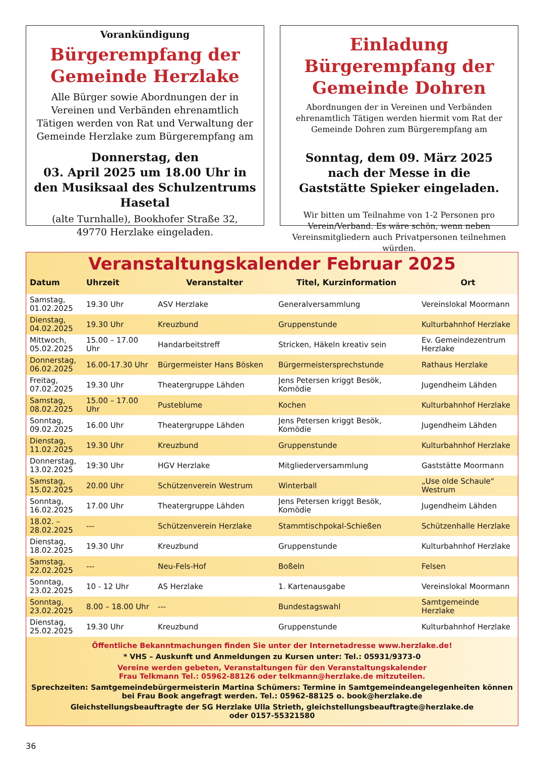Vorankündigung
Bürgerempfang der
Gemeinde Herzlake
Alle Bürger sowie Abordnungen der in Vereinen und Verbänden ehrenamtlich Tätigen werden von Rat und Verwaltung der Gemeinde Herzlake zum Bürgerempfang am
Donnerstag, den
03. April 2025 um 18.00 Uhr in den Musiksaal des Schulzentrums Hasetal
(alte Turnhalle), Bookhofer Straße 32,
49770 Herzlake eingeladen.
Einladung Bürgerempfang der Gemeinde Dohren
Abordnungen der in Vereinen und Verbänden ehrenamtlich Tätigen werden hiermit vom Rat der Gemeinde Dohren zum Bürgerempfang am
Sonntag, dem 09. März 2025
nach der Messe in die
Gaststätte Spieker eingeladen.
Wir bitten um Teilnahme von 1-2 Personen pro Verein/Verband. Es wäre schön, wenn neben Vereinsmitgliedern auch Privatpersonen teilnehmen würden.
Veranstaltungskalender Februar 2025
| Datum | Uhrzeit | Veranstalter | Titel, Kurzinformation | Ort |
| --- | --- | --- | --- | --- |
| Samstag, 01.02.2025 | 19.30 Uhr | ASV Herzlake | Generalversammlung | Vereinslokal Moormann |
| Dienstag, 04.02.2025 | 19.30 Uhr | Kreuzbund | Gruppenstunde | Kulturbahnhof Herzlake |
| Mittwoch, 05.02.2025 | 15.00 – 17.00 Uhr | Handarbeitstreff | Stricken, Häkeln kreativ sein | Ev. Gemeindezentrum Herzlake |
| Donnerstag, 06.02.2025 | 16.00-17.30 Uhr | Bürgermeister Hans Bösken | Bürgermeistersprechstunde | Rathaus Herzlake |
| Freitag, 07.02.2025 | 19.30 Uhr | Theatergruppe Lähden | Jens Petersen kriggt Besök, Komödie | Jugendheim Lähden |
| Samstag, 08.02.2025 | 15.00 – 17.00 Uhr | Pusteblume | Kochen | Kulturbahnhof Herzlake |
| Sonntag, 09.02.2025 | 16.00 Uhr | Theatergruppe Lähden | Jens Petersen kriggt Besök, Komödie | Jugendheim Lähden |
| Dienstag, 11.02.2025 | 19.30 Uhr | Kreuzbund | Gruppenstunde | Kulturbahnhof Herzlake |
| Donnerstag, 13.02.2025 | 19:30 Uhr | HGV Herzlake | Mitgliederversammlung | Gaststätte Moormann |
| Samstag, 15.02.2025 | 20.00 Uhr | Schützenverein Westrum | Winterball | „Use olde Schaule“ Westrum |
| Sonntag, 16.02.2025 | 17.00 Uhr | Theatergruppe Lähden | Jens Petersen kriggt Besök, Komödie | Jugendheim Lähden |
| 18.02. – 28.02.2025 | --- | Schützenverein Herzlake | Stammtischpokal-Schießen | Schützenhalle Herzlake |
| Dienstag, 18.02.2025 | 19.30 Uhr | Kreuzbund | Gruppenstunde | Kulturbahnhof Herzlake |
| Samstag, 22.02.2025 | --- | Neu-Fels-Hof | Boßeln | Felsen |
| Sonntag, 23.02.2025 | 10 - 12 Uhr | AS Herzlake | 1. Kartenausgabe | Vereinslokal Moormann |
| Sonntag, 23.02.2025 | 8.00 – 18.00 Uhr | --- | Bundestagswahl | Samtgemeinde Herzlake |
| Dienstag, 25.02.2025 | 19.30 Uhr | Kreuzbund | Gruppenstunde | Kulturbahnhof Herzlake |
Öffentliche Bekanntmachungen finden Sie unter der Internetadresse www.herzlake.de!
* VHS – Auskunft und Anmeldungen zu Kursen unter: Tel.: 05931/9373-0
Vereine werden gebeten, Veranstaltungen für den Veranstaltungskalender
Frau Telkmann Tel.: 05962-88126 oder telkmann@herzlake.de mitzuteilen.
Sprechzeiten: Samtgemeindebürgermeisterin Martina Schümers: Termine in Samtgemeindeangelegenheiten können bei Frau Book angefragt werden. Tel.: 05962-88125 o. book@herzlake.de
Gleichstellungsbeauftragte der SG Herzlake Ulla Strieth, gleichstellungsbeauftragte@herzlake.de
oder 0157-55321580
36